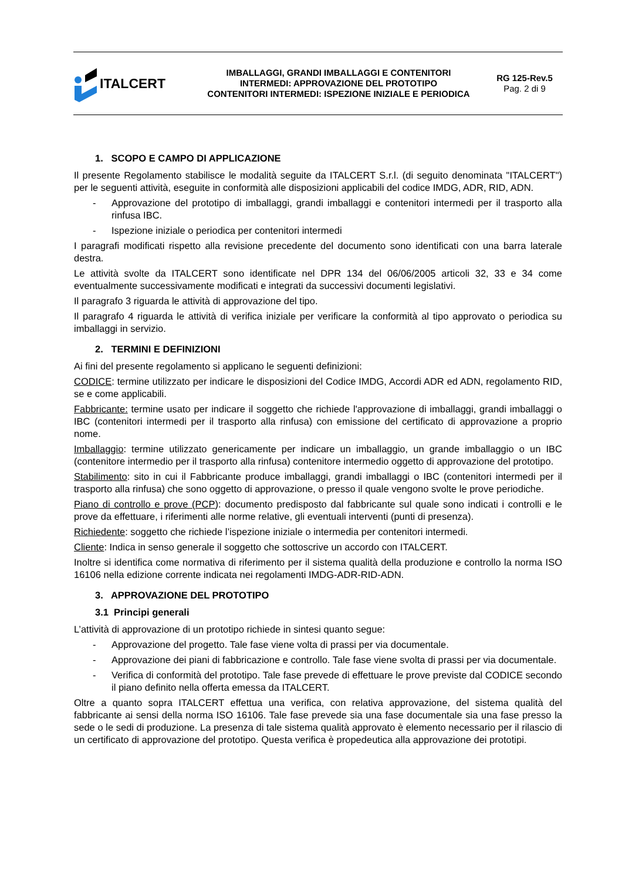ITALCERT
IMBALLAGGI, GRANDI IMBALLAGGI E CONTENITORI
INTERMEDI: APPROVAZIONE DEL PROTOTIPO
CONTENITORI INTERMEDI: ISPEZIONE INIZIALE E PERIODICA
RG 125-Rev.5
Pag. 2 di 9
1. SCOPO E CAMPO DI APPLICAZIONE
Il presente Regolamento stabilisce le modalità seguite da ITALCERT S.r.l. (di seguito denominata "ITALCERT") per le seguenti attività, eseguite in conformità alle disposizioni applicabili del codice IMDG, ADR, RID, ADN.
- Approvazione del prototipo di imballaggi, grandi imballaggi e contenitori intermedi per il trasporto alla rinfusa IBC.
- Ispezione iniziale o periodica per contenitori intermedi
I paragrafi modificati rispetto alla revisione precedente del documento sono identificati con una barra laterale destra.
Le attività svolte da ITALCERT sono identificate nel DPR 134 del 06/06/2005 articoli 32, 33 e 34 come eventualmente successivamente modificati e integrati da successivi documenti legislativi.
Il paragrafo 3 riguarda le attività di approvazione del tipo.
Il paragrafo 4 riguarda le attività di verifica iniziale per verificare la conformità al tipo approvato o periodica su imballaggi in servizio.
2. TERMINI E DEFINIZIONI
Ai fini del presente regolamento si applicano le seguenti definizioni:
CODICE: termine utilizzato per indicare le disposizioni del Codice IMDG, Accordi ADR ed ADN, regolamento RID, se e come applicabili.
Fabbricante: termine usato per indicare il soggetto che richiede l'approvazione di imballaggi, grandi imballaggi o IBC (contenitori intermedi per il trasporto alla rinfusa) con emissione del certificato di approvazione a proprio nome.
Imballaggio: termine utilizzato genericamente per indicare un imballaggio, un grande imballaggio o un IBC (contenitore intermedio per il trasporto alla rinfusa) contenitore intermedio oggetto di approvazione del prototipo.
Stabilimento: sito in cui il Fabbricante produce imballaggi, grandi imballaggi o IBC (contenitori intermedi per il trasporto alla rinfusa) che sono oggetto di approvazione, o presso il quale vengono svolte le prove periodiche.
Piano di controllo e prove (PCP): documento predisposto dal fabbricante sul quale sono indicati i controlli e le prove da effettuare, i riferimenti alle norme relative, gli eventuali interventi (punti di presenza).
Richiedente: soggetto che richiede l’ispezione iniziale o intermedia per contenitori intermedi.
Cliente: Indica in senso generale il soggetto che sottoscrive un accordo con ITALCERT.
Inoltre si identifica come normativa di riferimento per il sistema qualità della produzione e controllo la norma ISO 16106 nella edizione corrente indicata nei regolamenti IMDG-ADR-RID-ADN.
3. APPROVAZIONE DEL PROTOTIPO
3.1 Principi generali
L’attività di approvazione di un prototipo richiede in sintesi quanto segue:
- Approvazione del progetto. Tale fase viene volta di prassi per via documentale.
- Approvazione dei piani di fabbricazione e controllo. Tale fase viene svolta di prassi per via documentale.
- Verifica di conformità del prototipo. Tale fase prevede di effettuare le prove previste dal CODICE secondo il piano definito nella offerta emessa da ITALCERT.
Oltre a quanto sopra ITALCERT effettua una verifica, con relativa approvazione, del sistema qualità del fabbricante ai sensi della norma ISO 16106. Tale fase prevede sia una fase documentale sia una fase presso la sede o le sedi di produzione. La presenza di tale sistema qualità approvato è elemento necessario per il rilascio di un certificato di approvazione del prototipo. Questa verifica è propedeutica alla approvazione dei prototipi.